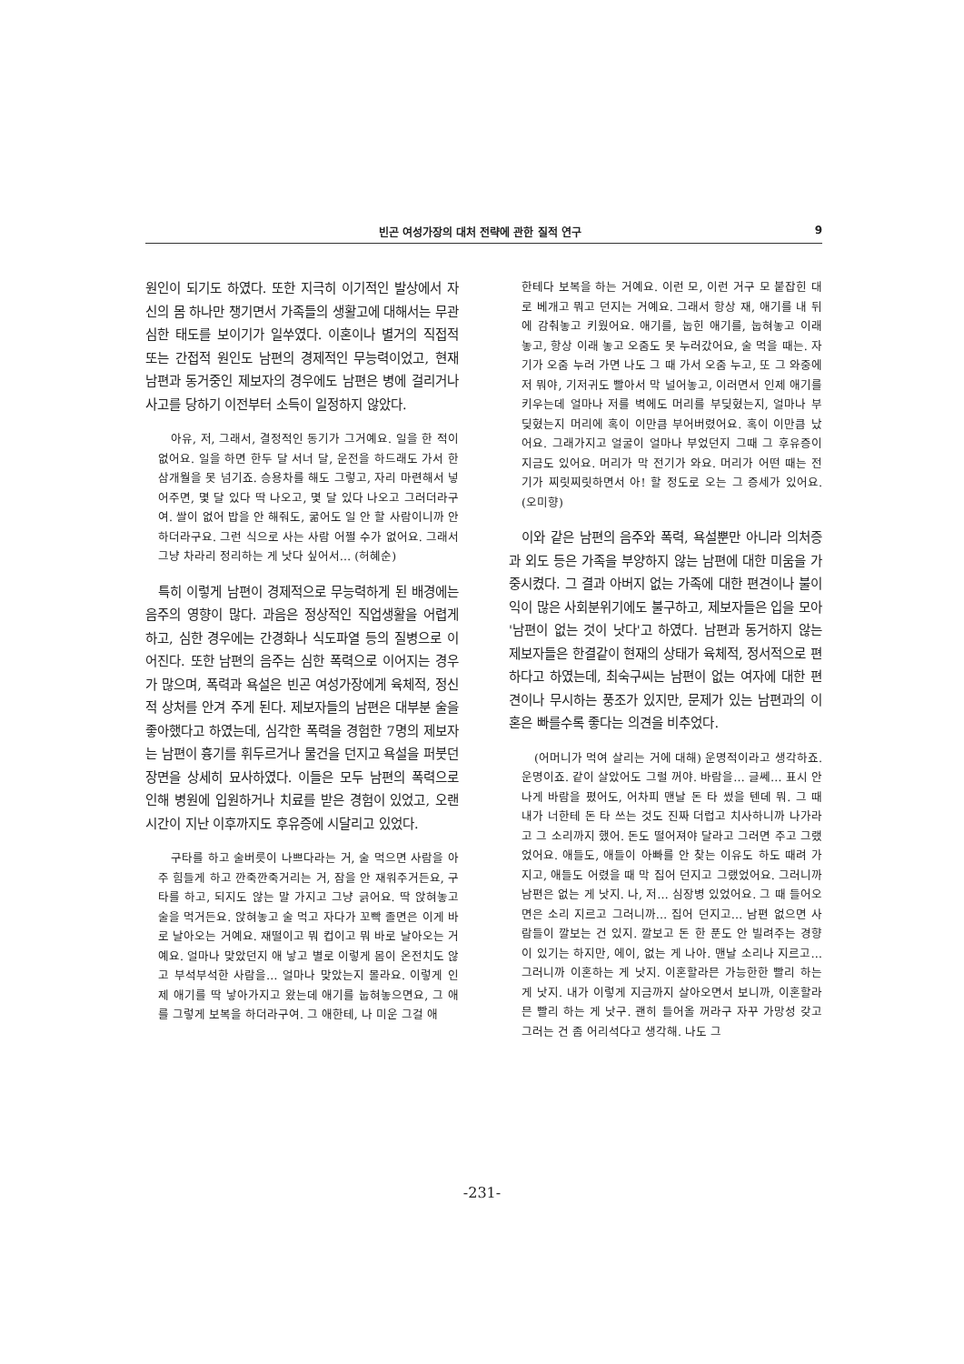빈곤 여성가장의 대처 전략에 관한 질적 연구 9
원인이 되기도 하였다. 또한 지극히 이기적인 발상에서 자신의 몸 하나만 챙기면서 가족들의 생활고에 대해서는 무관심한 태도를 보이기가 일쑤였다. 이혼이나 별거의 직접적 또는 간접적 원인도 남편의 경제적인 무능력이었고, 현재 남편과 동거중인 제보자의 경우에도 남편은 병에 걸리거나 사고를 당하기 이전부터 소득이 일정하지 않았다.
아유, 저, 그래서, 결정적인 동기가 그거예요. 일을 한 적이 없어요. 일을 하면 한두 달 서너 달, 운전을 하드래도 가서 한 삼개월을 못 넘기죠. 승용차를 해도 그렇고, 자리 마련해서 넣어주면, 몇 달 있다 딱 나오고, 몇 달 있다 나오고 그러더라구여. 쌀이 없어 밥을 안 해줘도, 굶어도 일 안 할 사람이니까 안 하더라구요. 그런 식으로 사는 사람 어쩔 수가 없어요. 그래서 그냥 차라리 정리하는 게 낫다 싶어서… (허혜순)
특히 이렇게 남편이 경제적으로 무능력하게 된 배경에는 음주의 영향이 많다. 과음은 정상적인 직업생활을 어렵게 하고, 심한 경우에는 간경화나 식도파열 등의 질병으로 이어진다. 또한 남편의 음주는 심한 폭력으로 이어지는 경우가 많으며, 폭력과 욕설은 빈곤 여성가장에게 육체적, 정신적 상처를 안겨 주게 된다. 제보자들의 남편은 대부분 술을 좋아했다고 하였는데, 심각한 폭력을 경험한 7명의 제보자는 남편이 흉기를 휘두르거나 물건을 던지고 욕설을 퍼붓던 장면을 상세히 묘사하였다. 이들은 모두 남편의 폭력으로 인해 병원에 입원하거나 치료를 받은 경험이 있었고, 오랜 시간이 지난 이후까지도 후유증에 시달리고 있었다.
구타를 하고 술버릇이 나쁘다라는 거, 술 먹으면 사람을 아주 힘들게 하고 깐죽깐죽거리는 거, 잠을 안 재워주거든요, 구타를 하고, 되지도 않는 말 가지고 그냥 긁어요. 딱 앉혀놓고 술을 먹거든요. 앉혀놓고 술 먹고 자다가 꼬빡 졸면은 이게 바로 날아오는 거예요. 재떨이고 뭐 컵이고 뭐 바로 날아오는 거예요. 얼마나 맞았던지 애 낳고 별로 이렇게 몸이 온전치도 않고 부석부석한 사람을… 얼마나 맞았는지 몰라요. 이렇게 인제 애기를 딱 낳아가지고 왔는데 애기를 눕혀놓으면요, 그 애를 그렇게 보복을 하더라구여. 그 애한테, 나 미운 그걸 애
한테다 보복을 하는 거예요. 이런 모, 이런 거구 모 붙잡힌 대로 베개고 뭐고 던지는 거예요. 그래서 항상 재, 애기를 내 뒤에 감춰놓고 키웠어요. 애기를, 눕힌 애기를, 눕혀놓고 이래 놓고, 항상 이래 놓고 오줌도 못 누러갔어요, 술 먹을 때는. 자기가 오줌 누러 가면 나도 그 때 가서 오줌 누고, 또 그 와중에 저 뭐야, 기저귀도 빨아서 막 널어놓고, 이러면서 인제 애기를 키우는데 얼마나 저를 벽에도 머리를 부딪혔는지, 얼마나 부딪혔는지 머리에 혹이 이만큼 부어버렸어요. 혹이 이만큼 났어요. 그래가지고 얼굴이 얼마나 부었던지 그때 그 후유증이 지금도 있어요. 머리가 막 전기가 와요. 머리가 어떤 때는 전기가 찌릿찌릿하면서 아! 할 정도로 오는 그 증세가 있어요. (오미향)
이와 같은 남편의 음주와 폭력, 욕설뿐만 아니라 의처증과 외도 등은 가족을 부양하지 않는 남편에 대한 미움을 가중시켰다. 그 결과 아버지 없는 가족에 대한 편견이나 불이익이 많은 사회분위기에도 불구하고, 제보자들은 입을 모아 '남편이 없는 것이 낫다'고 하였다. 남편과 동거하지 않는 제보자들은 한결같이 현재의 상태가 육체적, 정서적으로 편하다고 하였는데, 최숙구씨는 남편이 없는 여자에 대한 편견이나 무시하는 풍조가 있지만, 문제가 있는 남편과의 이혼은 빠를수록 좋다는 의견을 비추었다.
(어머니가 먹여 살리는 거에 대해) 운명적이라고 생각하죠. 운명이죠. 같이 살았어도 그럴 꺼야. 바람을… 글쎄… 표시 안 나게 바람을 폈어도, 어차피 맨날 돈 타 썼을 텐데 뭐. 그 때 내가 너한테 돈 타 쓰는 것도 진짜 더럽고 치사하니까 나가라고 그 소리까지 했어. 돈도 떨어져야 달라고 그러면 주고 그랬었어요. 애들도, 애들이 아빠를 안 찾는 이유도 하도 때려 가지고, 애들도 어렸을 때 막 집어 던지고 그랬었어요. 그러니까 남편은 없는 게 낫지. 나, 저… 심장병 있었어요. 그 때 들어오면은 소리 지르고 그러니까… 집어 던지고… 남편 없으면 사람들이 깔보는 건 있지. 깔보고 돈 한 푼도 안 빌려주는 경향이 있기는 하지만, 에이, 없는 게 나아. 맨날 소리나 지르고… 그러니까 이혼하는 게 낫지. 이혼할라믄 가능한한 빨리 하는게 낫지. 내가 이렇게 지금까지 살아오면서 보니까, 이혼할라믄 빨리 하는 게 낫구. 괜히 들어올 꺼라구 자꾸 가망성 갖고 그러는 건 좀 어리석다고 생각해. 나도 그
-231-